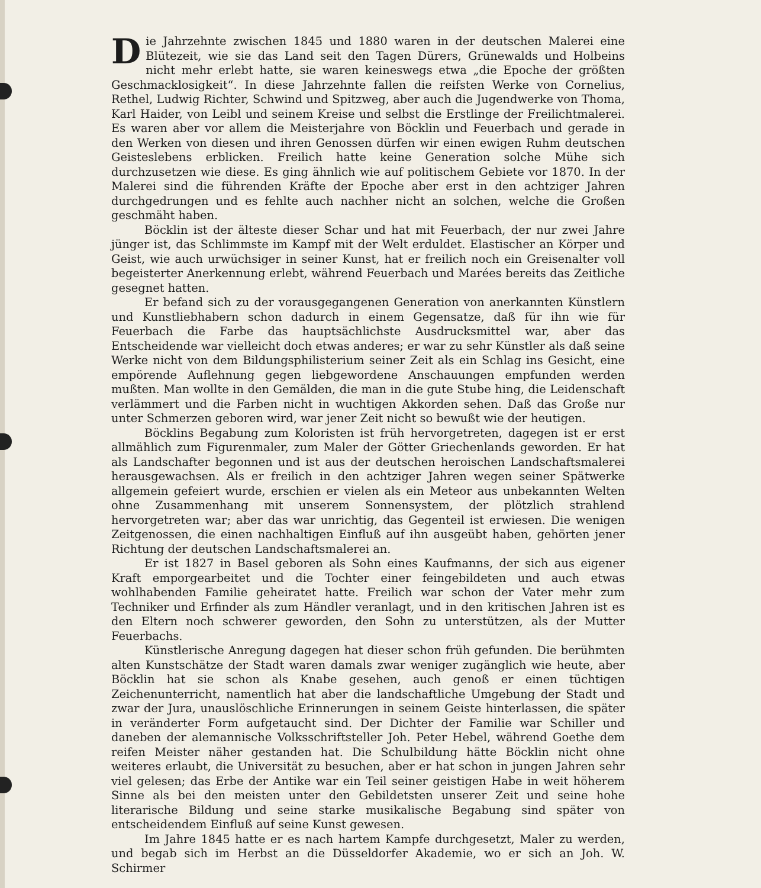Die Jahrzehnte zwischen 1845 und 1880 waren in der deutschen Malerei eine Blütezeit, wie sie das Land seit den Tagen Dürers, Grünewalds und Holbeins nicht mehr erlebt hatte, sie waren keineswegs etwa „die Epoche der größten Geschmacklosigkeit“. In diese Jahrzehnte fallen die reifsten Werke von Cornelius, Rethel, Ludwig Richter, Schwind und Spitzweg, aber auch die Jugendwerke von Thoma, Karl Haider, von Leibl und seinem Kreise und selbst die Erstlinge der Freilichtmalerei. Es waren aber vor allem die Meisterjahre von Böcklin und Feuerbach und gerade in den Werken von diesen und ihren Genossen dürfen wir einen ewigen Ruhm deutschen Geisteslebens erblicken. Freilich hatte keine Generation solche Mühe sich durchzusetzen wie diese. Es ging ähnlich wie auf politischem Gebiete vor 1870. In der Malerei sind die führenden Kräfte der Epoche aber erst in den achtziger Jahren durchgedrungen und es fehlte auch nachher nicht an solchen, welche die Großen geschmäht haben.
Böcklin ist der älteste dieser Schar und hat mit Feuerbach, der nur zwei Jahre jünger ist, das Schlimmste im Kampf mit der Welt erduldet. Elastischer an Körper und Geist, wie auch urwüchsiger in seiner Kunst, hat er freilich noch ein Greisenalter voll begeisterter Anerkennung erlebt, während Feuerbach und Marées bereits das Zeitliche gesegnet hatten.
Er befand sich zu der vorausgegangenen Generation von anerkannten Künstlern und Kunstliebhabern schon dadurch in einem Gegensatze, daß für ihn wie für Feuerbach die Farbe das hauptsächlichste Ausdrucksmittel war, aber das Entscheidende war vielleicht doch etwas anderes; er war zu sehr Künstler als daß seine Werke nicht von dem Bildungsphilisterium seiner Zeit als ein Schlag ins Gesicht, eine empörende Auflehnung gegen liebgewordene Anschauungen empfunden werden mußten. Man wollte in den Gemälden, die man in die gute Stube hing, die Leidenschaft verlämmert und die Farben nicht in wuchtigen Akkorden sehen. Daß das Große nur unter Schmerzen geboren wird, war jener Zeit nicht so bewußt wie der heutigen.
Böcklins Begabung zum Koloristen ist früh hervorgetreten, dagegen ist er erst allmählich zum Figurenmaler, zum Maler der Götter Griechenlands geworden. Er hat als Landschafter begonnen und ist aus der deutschen heroischen Landschaftsmalerei herausgewachsen. Als er freilich in den achtziger Jahren wegen seiner Spätwerke allgemein gefeiert wurde, erschien er vielen als ein Meteor aus unbekannten Welten ohne Zusammenhang mit unserem Sonnensystem, der plötzlich strahlend hervorgetreten war; aber das war unrichtig, das Gegenteil ist erwiesen. Die wenigen Zeitgenossen, die einen nachhaltigen Einfluß auf ihn ausgeübt haben, gehörten jener Richtung der deutschen Landschaftsmalerei an.
Er ist 1827 in Basel geboren als Sohn eines Kaufmanns, der sich aus eigener Kraft emporgearbeitet und die Tochter einer feingebildeten und auch etwas wohlhabenden Familie geheiratet hatte. Freilich war schon der Vater mehr zum Techniker und Erfinder als zum Händler veranlagt, und in den kritischen Jahren ist es den Eltern noch schwerer geworden, den Sohn zu unterstützen, als der Mutter Feuerbachs.
Künstlerische Anregung dagegen hat dieser schon früh gefunden. Die berühmten alten Kunstschätze der Stadt waren damals zwar weniger zugänglich wie heute, aber Böcklin hat sie schon als Knabe gesehen, auch genoß er einen tüchtigen Zeichenunterricht, namentlich hat aber die landschaftliche Umgebung der Stadt und zwar der Jura, unauslöschliche Erinnerungen in seinem Geiste hinterlassen, die später in veränderter Form aufgetaucht sind. Der Dichter der Familie war Schiller und daneben der alemannische Volksschriftsteller Joh. Peter Hebel, während Goethe dem reifen Meister näher gestanden hat. Die Schulbildung hätte Böcklin nicht ohne weiteres erlaubt, die Universität zu besuchen, aber er hat schon in jungen Jahren sehr viel gelesen; das Erbe der Antike war ein Teil seiner geistigen Habe in weit höherem Sinne als bei den meisten unter den Gebildetsten unserer Zeit und seine hohe literarische Bildung und seine starke musikalische Begabung sind später von entscheidendem Einfluß auf seine Kunst gewesen.
Im Jahre 1845 hatte er es nach hartem Kampfe durchgesetzt, Maler zu werden, und begab sich im Herbst an die Düsseldorfer Akademie, wo er sich an Joh. W. Schirmer